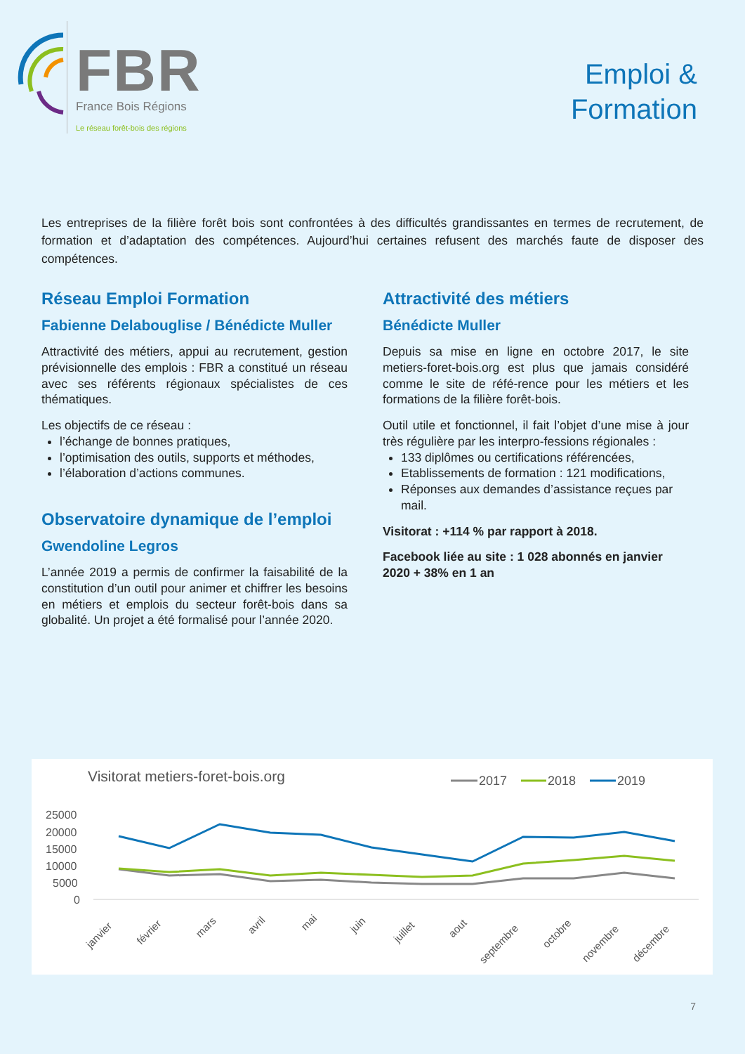FBR
France Bois Régions
Le réseau forêt-bois des régions
Emploi &
Formation
Les entreprises de la filière forêt bois sont confrontées à des difficultés grandissantes en termes de recrutement, de formation et d’adaptation des compétences. Aujourd’hui certaines refusent des marchés faute de disposer des compétences.
Réseau Emploi Formation
Fabienne Delabouglise / Bénédicte Muller
Attractivité des métiers, appui au recrutement, gestion prévisionnelle des emplois : FBR a constitué un réseau avec ses référents régionaux spécialistes de ces thématiques.
Les objectifs de ce réseau :
l’échange de bonnes pratiques,
l’optimisation des outils, supports et méthodes,
l’élaboration d’actions communes.
Observatoire dynamique de l’emploi
Gwendoline Legros
L’année 2019 a permis de confirmer la faisabilité de la constitution d’un outil pour animer et chiffrer les besoins en métiers et emplois du secteur forêt-bois dans sa globalité. Un projet a été formalisé pour l’année 2020.
Attractivité des métiers
Bénédicte Muller
Depuis sa mise en ligne en octobre 2017, le site metiers-foret-bois.org est plus que jamais considéré comme le site de réfé-rence pour les métiers et les formations de la filière forêt-bois.
Outil utile et fonctionnel, il fait l’objet d’une mise à jour très régulière par les interpro-fessions régionales :
133 diplômes ou certifications référencées,
Etablissements de formation : 121 modifications,
Réponses aux demandes d’assistance reçues par mail.
Visitorat : +114 % par rapport à 2018.
Facebook liée au site : 1 028 abonnés en janvier 2020 + 38% en 1 an
Visitorat metiers-foret-bois.org
2017
2018
2019
25000
20000
15000
10000
5000
0
janvier
février
mars
avril
mai
juin
juillet
aout
septembre
octobre
novembre
décembre
7